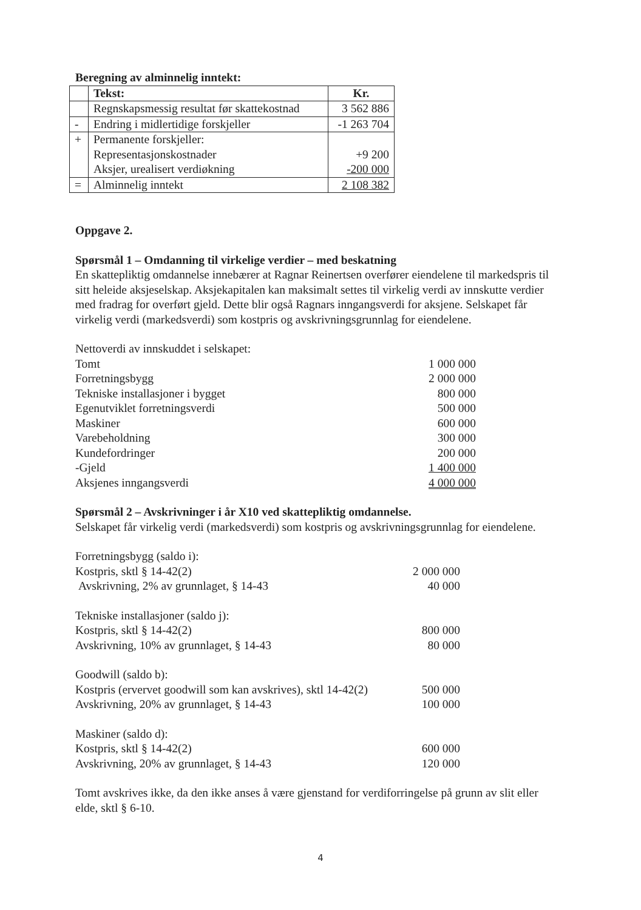Beregning av alminnelig inntekt:
| | Tekst: | Kr. |
| | Regnskapsmessig resultat før skattekostnad | 3 562 886 |
| - | Endring i midlertidige forskjeller | -1 263 704 |
| + | Permanente forskjeller: Representasjonskostnader Aksjer, urealisert verdiøkning | +9 200 -200 000 |
| = | Alminnelig inntekt | 2 108 382 |
Oppgave 2.
Spørsmål 1 – Omdanning til virkelige verdier – med beskatning
En skattepliktig omdannelse innebærer at Ragnar Reinertsen overfører eiendelene til markedspris til sitt heleide aksjeselskap. Aksjekapitalen kan maksimalt settes til virkelig verdi av innskutte verdier med fradrag for overført gjeld. Dette blir også Ragnars inngangsverdi for aksjene. Selskapet får virkelig verdi (markedsverdi) som kostpris og avskrivningsgrunnlag for eiendelene.
Nettoverdi av innskuddet i selskapet:
Tomt 1 000 000
Forretningsbygg 2 000 000
Tekniske installasjoner i bygget 800 000
Egenutviklet forretningsverdi 500 000
Maskiner 600 000
Varebeholdning 300 000
Kundefordringer 200 000
-Gjeld 1 400 000
Aksjenes inngangsverdi 4 000 000
Spørsmål 2 – Avskrivninger i år X10 ved skattepliktig omdannelse.
Selskapet får virkelig verdi (markedsverdi) som kostpris og avskrivningsgrunnlag for eiendelene.
Forretningsbygg (saldo i):
Kostpris, sktl § 14-42(2) 2 000 000
Avskrivning, 2% av grunnlaget, § 14-43 40 000
Tekniske installasjoner (saldo j):
Kostpris, sktl § 14-42(2) 800 000
Avskrivning, 10% av grunnlaget, § 14-43 80 000
Goodwill (saldo b):
Kostpris (ervervet goodwill som kan avskrives), sktl 14-42(2) 500 000
Avskrivning, 20% av grunnlaget, § 14-43 100 000
Maskiner (saldo d):
Kostpris, sktl § 14-42(2) 600 000
Avskrivning, 20% av grunnlaget, § 14-43 120 000
Tomt avskrives ikke, da den ikke anses å være gjenstand for verdiforringelse på grunn av slit eller elde, sktl § 6-10.
4